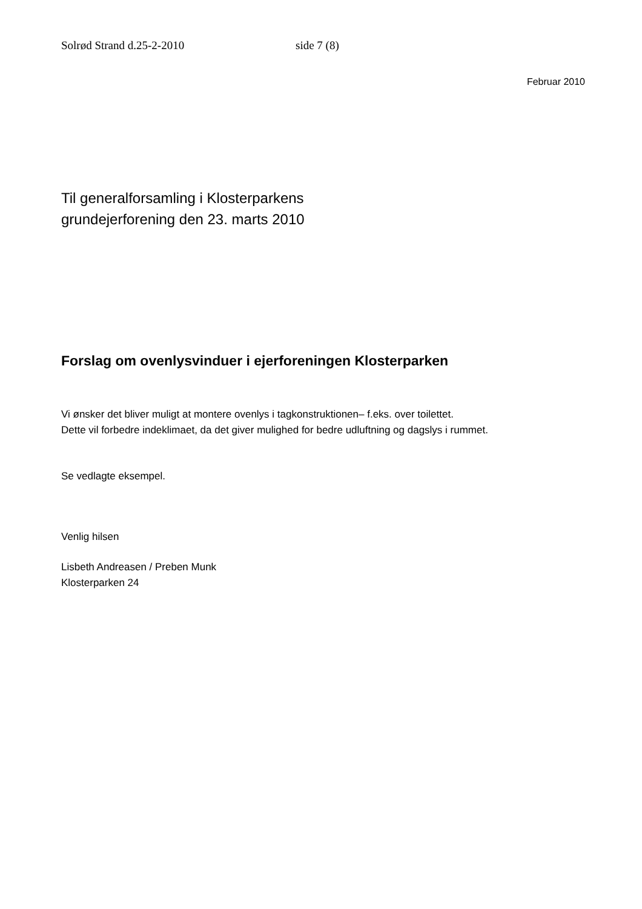Solrød Strand d.25-2-2010 side 7 (8)
Februar 2010
Til generalforsamling i Klosterparkens
grundejerforening den 23. marts 2010
Forslag om ovenlysvinduer i ejerforeningen Klosterparken
Vi ønsker det bliver muligt at montere ovenlys i tagkonstruktionen– f.eks. over toilettet.
Dette vil forbedre indeklimaet, da det giver mulighed for bedre udluftning og dagslys i rummet.
Se vedlagte eksempel.
Venlig hilsen
Lisbeth Andreasen / Preben Munk
Klosterparken 24